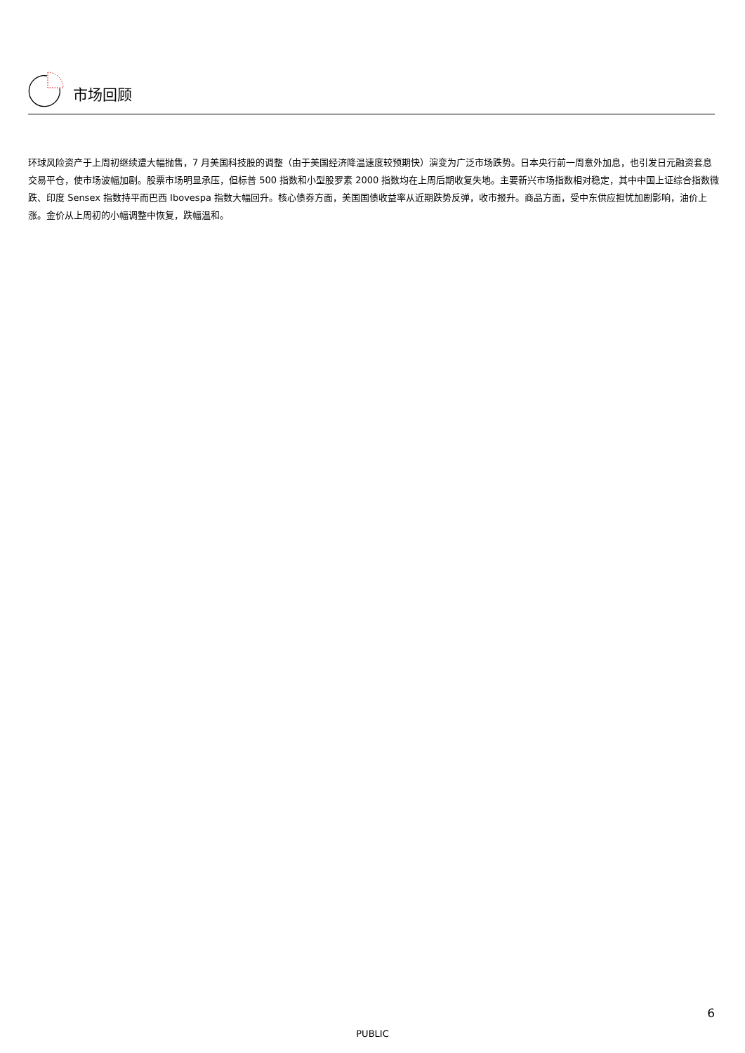市场回顾
环球风险资产于上周初继续遭大幅抛售，7 月美国科技股的调整（由于美国经济降温速度较预期快）演变为广泛市场跌势。日本央行前一周意外加息，也引发日元融资套息交易平仓，使市场波幅加剧。股票市场明显承压，但标普 500 指数和小型股罗素 2000 指数均在上周后期收复失地。主要新兴市场指数相对稳定，其中中国上证综合指数微跌、印度 Sensex 指数持平而巴西 Ibovespa 指数大幅回升。核心债券方面，美国国债收益率从近期跌势反弹，收市报升。商品方面，受中东供应担忧加剧影响，油价上涨。金价从上周初的小幅调整中恢复，跌幅温和。
6
PUBLIC